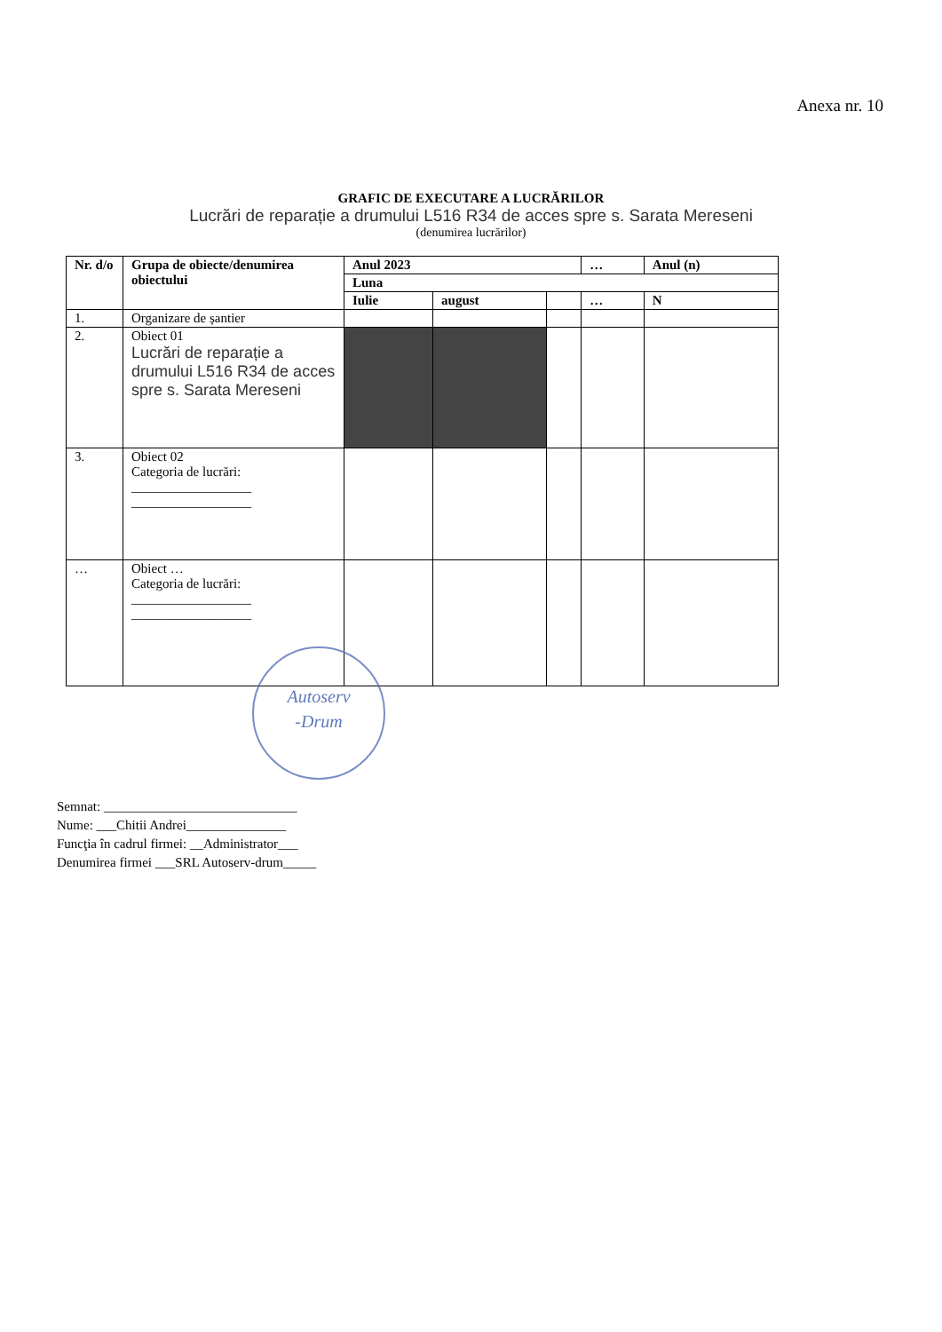Anexa nr. 10
GRAFIC DE EXECUTARE A LUCRĂRILOR
Lucrări de reparație a drumului L516 R34 de acces spre s. Sarata Mereseni
(denumirea lucrărilor)
| Nr. d/o | Grupa de obiecte/denumirea obiectului | Anul 2023 | | | … | Anul (n) |
| --- | --- | --- | --- | --- | --- | --- |
| | | Luna | | | | |
| | | Iulie | august | | … | N |
| 1. | Organizare de șantier | | | | | |
| 2. | Obiect 01 Lucrări de reparație a drumului L516 R34 de acces spre s. Sarata Mereseni | | | | | |
| 3. | Obiect 02 Categoria de lucrări: __________________ __________________ | | | | | |
| … | Obiect … Categoria de lucrări: __________________ __________________ | | | | | |
Autoserv
-Drum
Semnat: _____________________________
Nume: ___Chitii Andrei_______________
Funcţia în cadrul firmei: __Administrator___
Denumirea firmei ___SRL Autoserv-drum_____